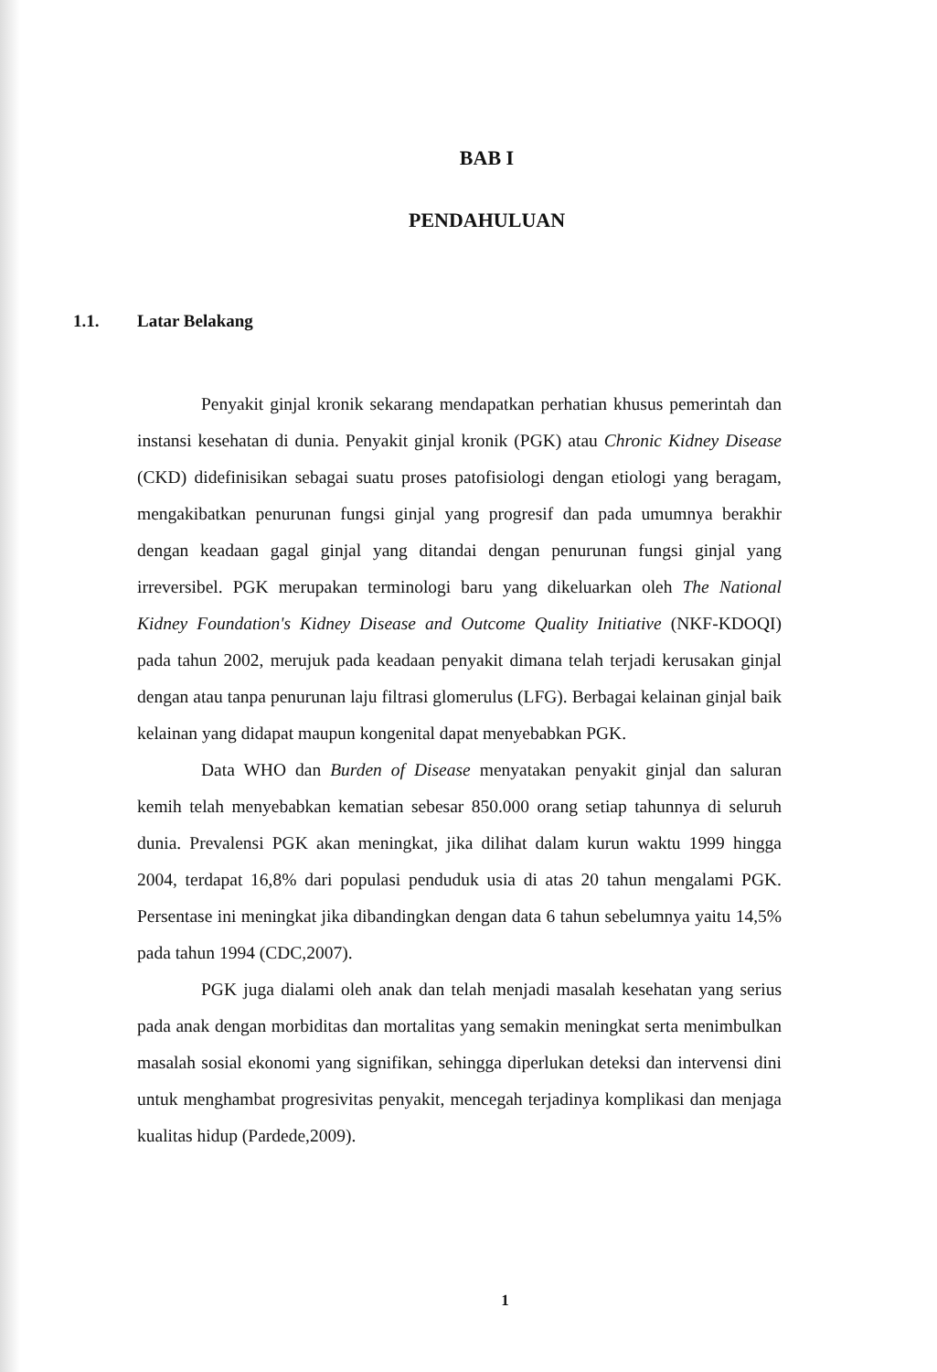BAB I
PENDAHULUAN
1.1. Latar Belakang
Penyakit ginjal kronik sekarang mendapatkan perhatian khusus pemerintah dan instansi kesehatan di dunia. Penyakit ginjal kronik (PGK) atau Chronic Kidney Disease (CKD) didefinisikan sebagai suatu proses patofisiologi dengan etiologi yang beragam, mengakibatkan penurunan fungsi ginjal yang progresif dan pada umumnya berakhir dengan keadaan gagal ginjal yang ditandai dengan penurunan fungsi ginjal yang irreversibel. PGK merupakan terminologi baru yang dikeluarkan oleh The National Kidney Foundation's Kidney Disease and Outcome Quality Initiative (NKF-KDOQI) pada tahun 2002, merujuk pada keadaan penyakit dimana telah terjadi kerusakan ginjal dengan atau tanpa penurunan laju filtrasi glomerulus (LFG). Berbagai kelainan ginjal baik kelainan yang didapat maupun kongenital dapat menyebabkan PGK.
Data WHO dan Burden of Disease menyatakan penyakit ginjal dan saluran kemih telah menyebabkan kematian sebesar 850.000 orang setiap tahunnya di seluruh dunia. Prevalensi PGK akan meningkat, jika dilihat dalam kurun waktu 1999 hingga 2004, terdapat 16,8% dari populasi penduduk usia di atas 20 tahun mengalami PGK. Persentase ini meningkat jika dibandingkan dengan data 6 tahun sebelumnya yaitu 14,5% pada tahun 1994 (CDC,2007).
PGK juga dialami oleh anak dan telah menjadi masalah kesehatan yang serius pada anak dengan morbiditas dan mortalitas yang semakin meningkat serta menimbulkan masalah sosial ekonomi yang signifikan, sehingga diperlukan deteksi dan intervensi dini untuk menghambat progresivitas penyakit, mencegah terjadinya komplikasi dan menjaga kualitas hidup (Pardede,2009).
1